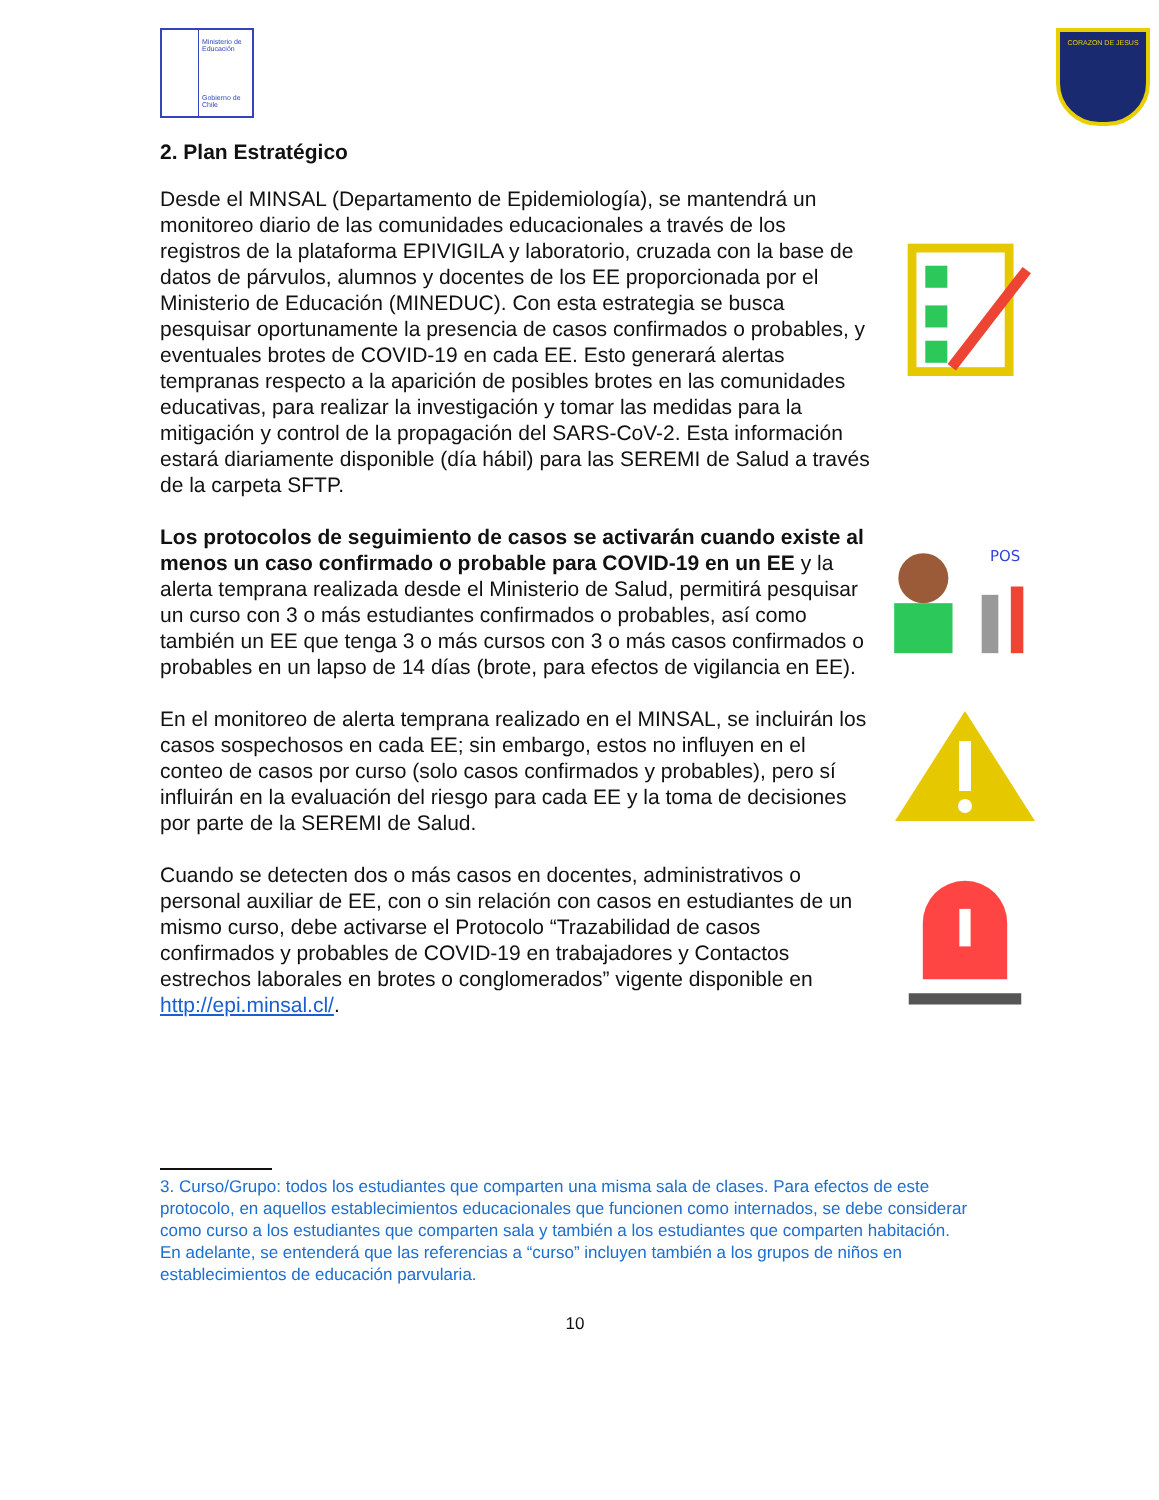Ministerio de Educación
Gobierno de Chile
CORAZON DE JESUS
2. Plan Estratégico
Desde el MINSAL (Departamento de Epidemiología), se mantendrá un monitoreo diario de las comunidades educacionales a través de los registros de la plataforma EPIVIGILA y laboratorio, cruzada con la base de datos de párvulos, alumnos y docentes de los EE proporcionada por el Ministerio de Educación (MINEDUC). Con esta estrategia se busca pesquisar oportunamente la presencia de casos confirmados o probables, y eventuales brotes de COVID-19 en cada EE. Esto generará alertas tempranas respecto a la aparición de posibles brotes en las comunidades educativas, para realizar la investigación y tomar las medidas para la mitigación y control de la propagación del SARS-CoV-2. Esta información estará diariamente disponible (día hábil) para las SEREMI de Salud a través de la carpeta SFTP.
Los protocolos de seguimiento de casos se activarán cuando existe al menos un caso confirmado o probable para COVID-19 en un EE y la alerta temprana realizada desde el Ministerio de Salud, permitirá pesquisar un curso con 3 o más estudiantes confirmados o probables, así como también un EE que tenga 3 o más cursos con 3 o más casos confirmados o probables en un lapso de 14 días (brote, para efectos de vigilancia en EE).
POS
En el monitoreo de alerta temprana realizado en el MINSAL, se incluirán los casos sospechosos en cada EE; sin embargo, estos no influyen en el conteo de casos por curso (solo casos confirmados y probables), pero sí influirán en la evaluación del riesgo para cada EE y la toma de decisiones por parte de la SEREMI de Salud.
Cuando se detecten dos o más casos en docentes, administrativos o personal auxiliar de EE, con o sin relación con casos en estudiantes de un mismo curso, debe activarse el Protocolo “Trazabilidad de casos confirmados y probables de COVID-19 en trabajadores y Contactos estrechos laborales en brotes o conglomerados” vigente disponible en http://epi.minsal.cl/.
3. Curso/Grupo: todos los estudiantes que comparten una misma sala de clases. Para efectos de este protocolo, en aquellos establecimientos educacionales que funcionen como internados, se debe considerar como curso a los estudiantes que comparten sala y también a los estudiantes que comparten habitación.
En adelante, se entenderá que las referencias a “curso” incluyen también a los grupos de niños en establecimientos de educación parvularia.
10